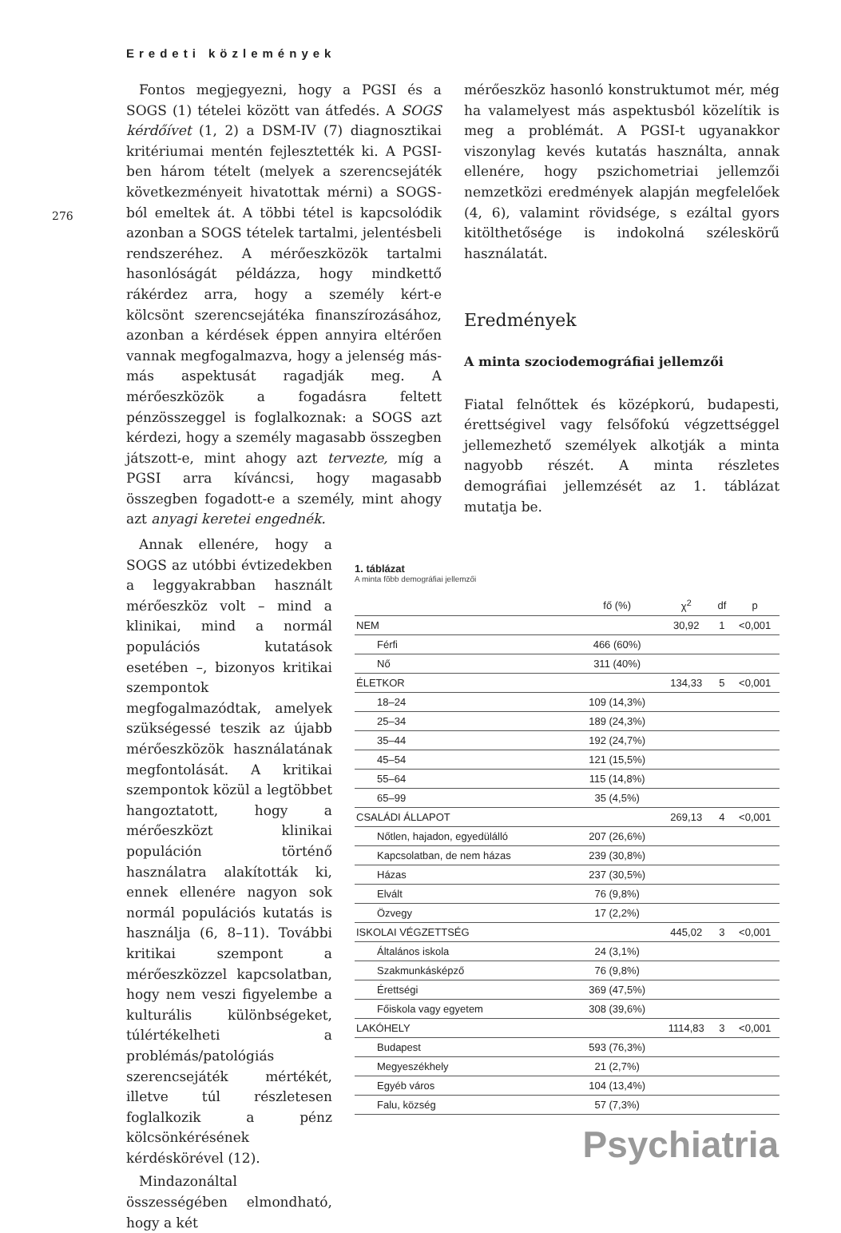Eredeti közlemények
276
Fontos megjegyezni, hogy a PGSI és a SOGS (1) tételei között van átfedés. A SOGS kérdőívet (1, 2) a DSM-IV (7) diagnosztikai kritériumai mentén fejlesztették ki. A PGSI-ben három tételt (melyek a szerencsejáték következményeit hivatottak mérni) a SOGS-ból emeltek át. A többi tétel is kapcsolódik azonban a SOGS tételek tartalmi, jelentésbeli rendszeréhez. A mérőeszközök tartalmi hasonlóságát példázza, hogy mindkettő rákérdez arra, hogy a személy kért-e kölcsönt szerencsejátéka finanszírozásához, azonban a kérdések éppen annyira eltérően vannak megfogalmazva, hogy a jelenség más-más aspektusát ragadják meg. A mérőeszközök a fogadásra feltett pénzösszeggel is foglalkoznak: a SOGS azt kérdezi, hogy a személy magasabb összegben játszott-e, mint ahogy azt tervezte, míg a PGSI arra kíváncsi, hogy magasabb összegben fogadott-e a személy, mint ahogy azt anyagi keretei engednék.
mérőeszköz hasonló konstruktumot mér, még ha valamelyest más aspektusból közelítik is meg a problémát. A PGSI-t ugyanakkor viszonylag kevés kutatás használta, annak ellenére, hogy pszichometriai jellemzői nemzetközi eredmények alapján megfelelőek (4, 6), valamint rövidsége, s ezáltal gyors kitölthetősége is indokolná széleskörű használatát.
Eredmények
A minta szociodemográfiai jellemzői
Fiatal felnőttek és középkorú, budapesti, érettségivel vagy felsőfokú végzettséggel jellemezhető személyek alkotják a minta nagyobb részét. A minta részletes demográfiai jellemzését az 1. táblázat mutatja be.
Annak ellenére, hogy a SOGS az utóbbi évtizedekben a leggyakrabban használt mérőeszköz volt – mind a klinikai, mind a normál populációs kutatások esetében –, bizonyos kritikai szempontok megfogalmazódtak, amelyek szükségessé teszik az újabb mérőeszközök használatának megfontolását. A kritikai szempontok közül a legtöbbet hangoztatott, hogy a mérőeszközt klinikai populáción történő használatra alakították ki, ennek ellenére nagyon sok normál populációs kutatás is használja (6, 8–11). További kritikai szempont a mérőeszközzel kapcsolatban, hogy nem veszi figyelembe a kulturális különbségeket, túlértékelheti a problémás/patológiás szerencsejáték mértékét, illetve túl részletesen foglalkozik a pénz kölcsönkérésének kérdéskörével (12).
Mindazonáltal összességében elmondható, hogy a két
1. táblázat
A minta fõbb demográfiai jellemzői
| | fő (%) | χ<sup>2</sup> | df | p |
| --- | --- | --- | --- | --- |
| NEM | | 30,92 | 1 | <0,001 |
| Férfi | 466 (60%) | | | |
| Nő | 311 (40%) | | | |
| ÉLETKOR | | 134,33 | 5 | <0,001 |
| 18–24 | 109 (14,3%) | | | |
| 25–34 | 189 (24,3%) | | | |
| 35–44 | 192 (24,7%) | | | |
| 45–54 | 121 (15,5%) | | | |
| 55–64 | 115 (14,8%) | | | |
| 65–99 | 35 (4,5%) | | | |
| CSALÁDI ÁLLAPOT | | 269,13 | 4 | <0,001 |
| Nőtlen, hajadon, egyedülálló | 207 (26,6%) | | | |
| Kapcsolatban, de nem házas | 239 (30,8%) | | | |
| Házas | 237 (30,5%) | | | |
| Elvált | 76 (9,8%) | | | |
| Özvegy | 17 (2,2%) | | | |
| ISKOLAI VÉGZETTSÉG | | 445,02 | 3 | <0,001 |
| Általános iskola | 24 (3,1%) | | | |
| Szakmunkásképző | 76 (9,8%) | | | |
| Érettségi | 369 (47,5%) | | | |
| Főiskola vagy egyetem | 308 (39,6%) | | | |
| LAKÓHELY | | 1114,83 | 3 | <0,001 |
| Budapest | 593 (76,3%) | | | |
| Megyeszékhely | 21 (2,7%) | | | |
| Egyéb város | 104 (13,4%) | | | |
| Falu, község | 57 (7,3%) | | | |
Psychiatria